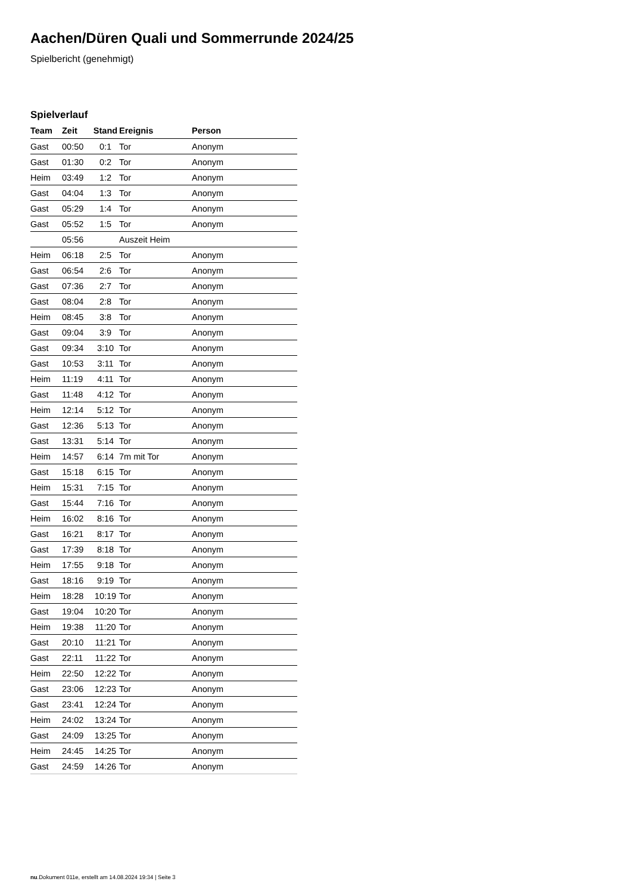Aachen/Düren Quali und Sommerrunde 2024/25
Spielbericht (genehmigt)
Spielverlauf
| Team | Zeit | Stand | Ereignis | Person |
| --- | --- | --- | --- | --- |
| Gast | 00:50 | 0:1 | Tor | Anonym |
| Gast | 01:30 | 0:2 | Tor | Anonym |
| Heim | 03:49 | 1:2 | Tor | Anonym |
| Gast | 04:04 | 1:3 | Tor | Anonym |
| Gast | 05:29 | 1:4 | Tor | Anonym |
| Gast | 05:52 | 1:5 | Tor | Anonym |
| | 05:56 | | Auszeit Heim | |
| Heim | 06:18 | 2:5 | Tor | Anonym |
| Gast | 06:54 | 2:6 | Tor | Anonym |
| Gast | 07:36 | 2:7 | Tor | Anonym |
| Gast | 08:04 | 2:8 | Tor | Anonym |
| Heim | 08:45 | 3:8 | Tor | Anonym |
| Gast | 09:04 | 3:9 | Tor | Anonym |
| Gast | 09:34 | 3:10 | Tor | Anonym |
| Gast | 10:53 | 3:11 | Tor | Anonym |
| Heim | 11:19 | 4:11 | Tor | Anonym |
| Gast | 11:48 | 4:12 | Tor | Anonym |
| Heim | 12:14 | 5:12 | Tor | Anonym |
| Gast | 12:36 | 5:13 | Tor | Anonym |
| Gast | 13:31 | 5:14 | Tor | Anonym |
| Heim | 14:57 | 6:14 | 7m mit Tor | Anonym |
| Gast | 15:18 | 6:15 | Tor | Anonym |
| Heim | 15:31 | 7:15 | Tor | Anonym |
| Gast | 15:44 | 7:16 | Tor | Anonym |
| Heim | 16:02 | 8:16 | Tor | Anonym |
| Gast | 16:21 | 8:17 | Tor | Anonym |
| Gast | 17:39 | 8:18 | Tor | Anonym |
| Heim | 17:55 | 9:18 | Tor | Anonym |
| Gast | 18:16 | 9:19 | Tor | Anonym |
| Heim | 18:28 | 10:19 | Tor | Anonym |
| Gast | 19:04 | 10:20 | Tor | Anonym |
| Heim | 19:38 | 11:20 | Tor | Anonym |
| Gast | 20:10 | 11:21 | Tor | Anonym |
| Gast | 22:11 | 11:22 | Tor | Anonym |
| Heim | 22:50 | 12:22 | Tor | Anonym |
| Gast | 23:06 | 12:23 | Tor | Anonym |
| Gast | 23:41 | 12:24 | Tor | Anonym |
| Heim | 24:02 | 13:24 | Tor | Anonym |
| Gast | 24:09 | 13:25 | Tor | Anonym |
| Heim | 24:45 | 14:25 | Tor | Anonym |
| Gast | 24:59 | 14:26 | Tor | Anonym |
nu.Dokument 011e, erstellt am 14.08.2024 19:34 | Seite 3